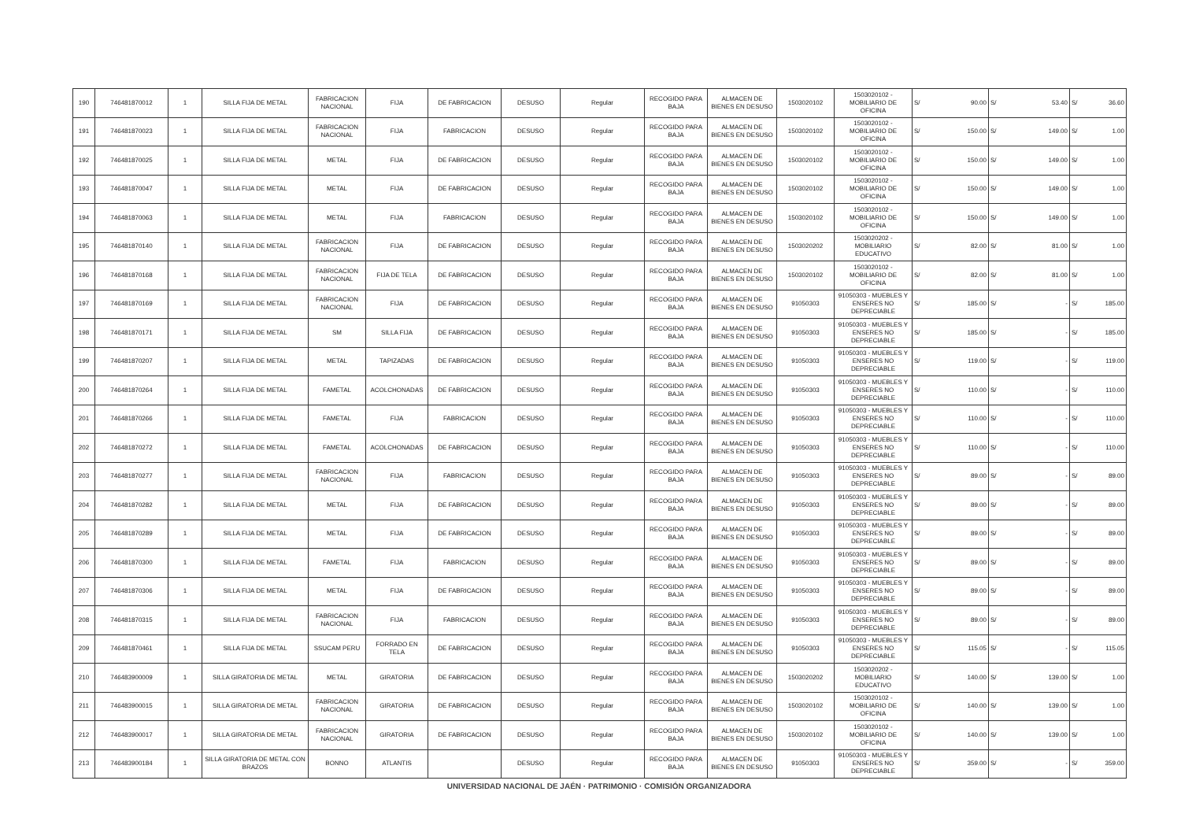| 190 | 746481870012 | 1 | SILLA FIJA DE METAL | FABRICACION NACIONAL | FIJA | DE FABRICACION | DESUSO | Regular | RECOGIDO PARA BAJA | ALMACEN DE BIENES EN DESUSO | 1503020102 | 1503020102 - MOBILIARIO DE OFICINA | S/ | 90.00 | S/ | 53.40 | S/ | 36.60 |
| 191 | 746481870023 | 1 | SILLA FIJA DE METAL | FABRICACION NACIONAL | FIJA | FABRICACION | DESUSO | Regular | RECOGIDO PARA BAJA | ALMACEN DE BIENES EN DESUSO | 1503020102 | 1503020102 - MOBILIARIO DE OFICINA | S/ | 150.00 | S/ | 149.00 | S/ | 1.00 |
| 192 | 746481870025 | 1 | SILLA FIJA DE METAL | METAL | FIJA | DE FABRICACION | DESUSO | Regular | RECOGIDO PARA BAJA | ALMACEN DE BIENES EN DESUSO | 1503020102 | 1503020102 - MOBILIARIO DE OFICINA | S/ | 150.00 | S/ | 149.00 | S/ | 1.00 |
| 193 | 746481870047 | 1 | SILLA FIJA DE METAL | METAL | FIJA | DE FABRICACION | DESUSO | Regular | RECOGIDO PARA BAJA | ALMACEN DE BIENES EN DESUSO | 1503020102 | 1503020102 - MOBILIARIO DE OFICINA | S/ | 150.00 | S/ | 149.00 | S/ | 1.00 |
| 194 | 746481870063 | 1 | SILLA FIJA DE METAL | METAL | FIJA | FABRICACION | DESUSO | Regular | RECOGIDO PARA BAJA | ALMACEN DE BIENES EN DESUSO | 1503020102 | 1503020102 - MOBILIARIO DE OFICINA | S/ | 150.00 | S/ | 149.00 | S/ | 1.00 |
| 195 | 746481870140 | 1 | SILLA FIJA DE METAL | FABRICACION NACIONAL | FIJA | DE FABRICACION | DESUSO | Regular | RECOGIDO PARA BAJA | ALMACEN DE BIENES EN DESUSO | 1503020202 | 1503020202 - MOBILIARIO EDUCATIVO | S/ | 82.00 | S/ | 81.00 | S/ | 1.00 |
| 196 | 746481870168 | 1 | SILLA FIJA DE METAL | FABRICACION NACIONAL | FIJA DE TELA | DE FABRICACION | DESUSO | Regular | RECOGIDO PARA BAJA | ALMACEN DE BIENES EN DESUSO | 1503020102 | 1503020102 - MOBILIARIO DE OFICINA | S/ | 82.00 | S/ | 81.00 | S/ | 1.00 |
| 197 | 746481870169 | 1 | SILLA FIJA DE METAL | FABRICACION NACIONAL | FIJA | DE FABRICACION | DESUSO | Regular | RECOGIDO PARA BAJA | ALMACEN DE BIENES EN DESUSO | 91050303 | 91050303 - MUEBLES Y ENSERES NO DEPRECIABLE | S/ | 185.00 | S/ | - | S/ | 185.00 |
| 198 | 746481870171 | 1 | SILLA FIJA DE METAL | SM | SILLA FIJA | DE FABRICACION | DESUSO | Regular | RECOGIDO PARA BAJA | ALMACEN DE BIENES EN DESUSO | 91050303 | 91050303 - MUEBLES Y ENSERES NO DEPRECIABLE | S/ | 185.00 | S/ | - | S/ | 185.00 |
| 199 | 746481870207 | 1 | SILLA FIJA DE METAL | METAL | TAPIZADAS | DE FABRICACION | DESUSO | Regular | RECOGIDO PARA BAJA | ALMACEN DE BIENES EN DESUSO | 91050303 | 91050303 - MUEBLES Y ENSERES NO DEPRECIABLE | S/ | 119.00 | S/ | - | S/ | 119.00 |
| 200 | 746481870264 | 1 | SILLA FIJA DE METAL | FAMETAL | ACOLCHONADAS | DE FABRICACION | DESUSO | Regular | RECOGIDO PARA BAJA | ALMACEN DE BIENES EN DESUSO | 91050303 | 91050303 - MUEBLES Y ENSERES NO DEPRECIABLE | S/ | 110.00 | S/ | - | S/ | 110.00 |
| 201 | 746481870266 | 1 | SILLA FIJA DE METAL | FAMETAL | FIJA | FABRICACION | DESUSO | Regular | RECOGIDO PARA BAJA | ALMACEN DE BIENES EN DESUSO | 91050303 | 91050303 - MUEBLES Y ENSERES NO DEPRECIABLE | S/ | 110.00 | S/ | - | S/ | 110.00 |
| 202 | 746481870272 | 1 | SILLA FIJA DE METAL | FAMETAL | ACOLCHONADAS | DE FABRICACION | DESUSO | Regular | RECOGIDO PARA BAJA | ALMACEN DE BIENES EN DESUSO | 91050303 | 91050303 - MUEBLES Y ENSERES NO DEPRECIABLE | S/ | 110.00 | S/ | - | S/ | 110.00 |
| 203 | 746481870277 | 1 | SILLA FIJA DE METAL | FABRICACION NACIONAL | FIJA | FABRICACION | DESUSO | Regular | RECOGIDO PARA BAJA | ALMACEN DE BIENES EN DESUSO | 91050303 | 91050303 - MUEBLES Y ENSERES NO DEPRECIABLE | S/ | 89.00 | S/ | - | S/ | 89.00 |
| 204 | 746481870282 | 1 | SILLA FIJA DE METAL | METAL | FIJA | DE FABRICACION | DESUSO | Regular | RECOGIDO PARA BAJA | ALMACEN DE BIENES EN DESUSO | 91050303 | 91050303 - MUEBLES Y ENSERES NO DEPRECIABLE | S/ | 89.00 | S/ | - | S/ | 89.00 |
| 205 | 746481870289 | 1 | SILLA FIJA DE METAL | METAL | FIJA | DE FABRICACION | DESUSO | Regular | RECOGIDO PARA BAJA | ALMACEN DE BIENES EN DESUSO | 91050303 | 91050303 - MUEBLES Y ENSERES NO DEPRECIABLE | S/ | 89.00 | S/ | - | S/ | 89.00 |
| 206 | 746481870300 | 1 | SILLA FIJA DE METAL | FAMETAL | FIJA | FABRICACION | DESUSO | Regular | RECOGIDO PARA BAJA | ALMACEN DE BIENES EN DESUSO | 91050303 | 91050303 - MUEBLES Y ENSERES NO DEPRECIABLE | S/ | 89.00 | S/ | - | S/ | 89.00 |
| 207 | 746481870306 | 1 | SILLA FIJA DE METAL | METAL | FIJA | DE FABRICACION | DESUSO | Regular | RECOGIDO PARA BAJA | ALMACEN DE BIENES EN DESUSO | 91050303 | 91050303 - MUEBLES Y ENSERES NO DEPRECIABLE | S/ | 89.00 | S/ | - | S/ | 89.00 |
| 208 | 746481870315 | 1 | SILLA FIJA DE METAL | FABRICACION NACIONAL | FIJA | FABRICACION | DESUSO | Regular | RECOGIDO PARA BAJA | ALMACEN DE BIENES EN DESUSO | 91050303 | 91050303 - MUEBLES Y ENSERES NO DEPRECIABLE | S/ | 89.00 | S/ | - | S/ | 89.00 |
| 209 | 746481870461 | 1 | SILLA FIJA DE METAL | SSUCAM PERU | FORRADO EN TELA | DE FABRICACION | DESUSO | Regular | RECOGIDO PARA BAJA | ALMACEN DE BIENES EN DESUSO | 91050303 | 91050303 - MUEBLES Y ENSERES NO DEPRECIABLE | S/ | 115.05 | S/ | - | S/ | 115.05 |
| 210 | 746483900009 | 1 | SILLA GIRATORIA DE METAL | METAL | GIRATORIA | DE FABRICACION | DESUSO | Regular | RECOGIDO PARA BAJA | ALMACEN DE BIENES EN DESUSO | 1503020202 | 1503020202 - MOBILIARIO EDUCATIVO | S/ | 140.00 | S/ | 139.00 | S/ | 1.00 |
| 211 | 746483900015 | 1 | SILLA GIRATORIA DE METAL | FABRICACION NACIONAL | GIRATORIA | DE FABRICACION | DESUSO | Regular | RECOGIDO PARA BAJA | ALMACEN DE BIENES EN DESUSO | 1503020102 | 1503020102 - MOBILIARIO DE OFICINA | S/ | 140.00 | S/ | 139.00 | S/ | 1.00 |
| 212 | 746483900017 | 1 | SILLA GIRATORIA DE METAL | FABRICACION NACIONAL | GIRATORIA | DE FABRICACION | DESUSO | Regular | RECOGIDO PARA BAJA | ALMACEN DE BIENES EN DESUSO | 1503020102 | 1503020102 - MOBILIARIO DE OFICINA | S/ | 140.00 | S/ | 139.00 | S/ | 1.00 |
| 213 | 746483900184 | 1 | SILLA GIRATORIA DE METAL CON BRAZOS | BONNO | ATLANTIS | | DESUSO | Regular | RECOGIDO PARA BAJA | ALMACEN DE BIENES EN DESUSO | 91050303 | 91050303 - MUEBLES Y ENSERES NO DEPRECIABLE | S/ | 359.00 | S/ | - | S/ | 359.00 |
UNIVERSIDAD NACIONAL DE JAÉN · PATRIMONIO · COMISIÓN ORGANIZADORA